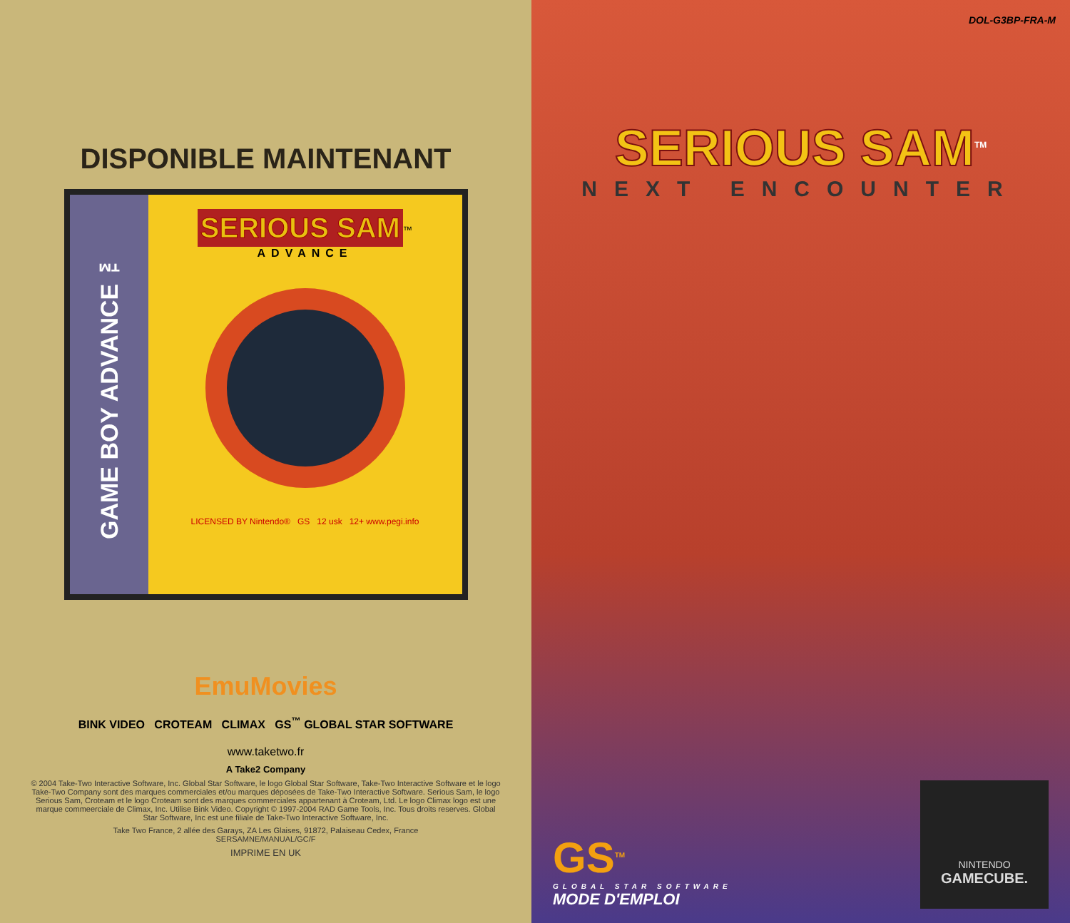DISPONIBLE MAINTENANT
GAME BOY ADVANCE ™
SERIOUS SAM
<sup>™</sup>
ADVANCE
LICENSED BY Nintendo® GS 12 usk 12+ www.pegi.info
EmuMovies
BINK VIDEO CROTEAM CLIMAX GS<sup>™</sup> GLOBAL STAR SOFTWARE
www.taketwo.fr
A Take2 Company
© 2004 Take-Two Interactive Software, Inc. Global Star Software, le logo Global Star Software, Take-Two Interactive Software et le logo Take-Two Company sont des marques commerciales et/ou marques déposées de Take-Two Interactive Software. Serious Sam, le logo Serious Sam, Croteam et le logo Croteam sont des marques commerciales appartenant à Croteam, Ltd. Le logo Climax logo est une marque commeerciale de Climax, Inc. Utilise Bink Video. Copyright © 1997-2004 RAD Game Tools, Inc. Tous droits reserves. Global Star Software, Inc est une filiale de Take-Two Interactive Software, Inc.
Take Two France, 2 allée des Garays, ZA Les Glaises, 91872, Palaiseau Cedex, France
SERSAMNE/MANUAL/GC/F
IMPRIME EN UK
DOL-G3BP-FRA-M
SERIOUS SAM<sup>TM</sup>
NEXT ENCOUNTER
GS<sup>TM</sup>
GLOBAL STAR SOFTWARE
MODE D'EMPLOI
NINTENDO
GAMECUBE.